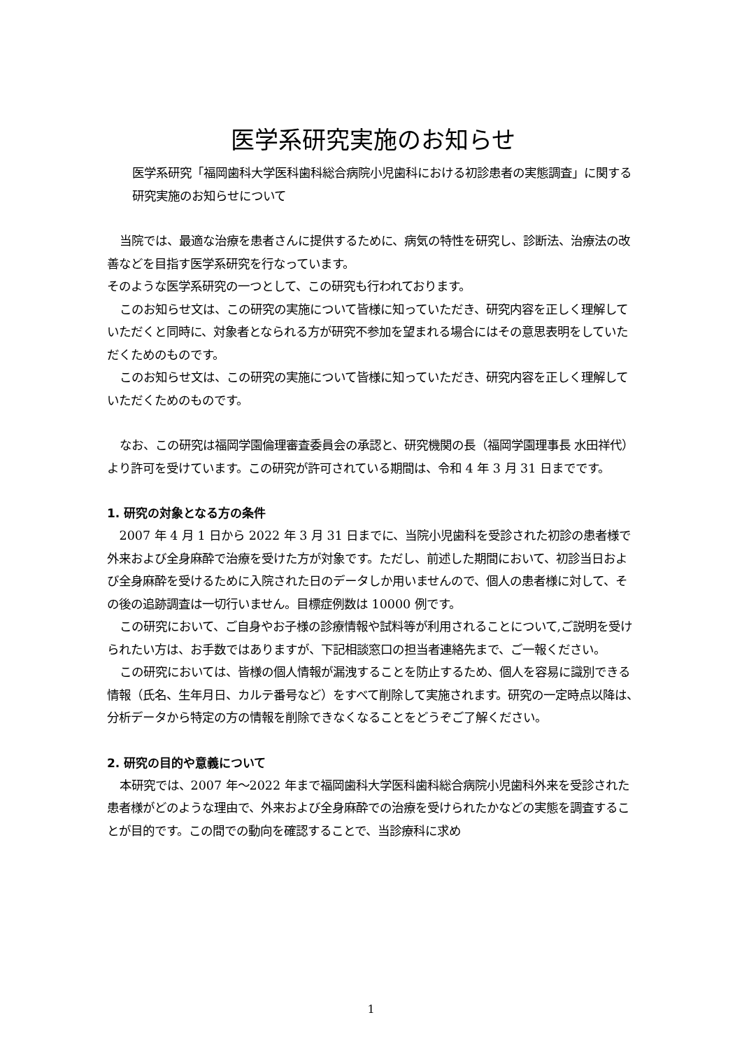医学系研究実施のお知らせ
医学系研究「福岡歯科大学医科歯科総合病院小児歯科における初診患者の実態調査」に関する研究実施のお知らせについて
当院では、最適な治療を患者さんに提供するために、病気の特性を研究し、診断法、治療法の改善などを目指す医学系研究を行なっています。
そのような医学系研究の一つとして、この研究も行われております。
このお知らせ文は、この研究の実施について皆様に知っていただき、研究内容を正しく理解していただくと同時に、対象者となられる方が研究不参加を望まれる場合にはその意思表明をしていただくためのものです。
このお知らせ文は、この研究の実施について皆様に知っていただき、研究内容を正しく理解していただくためのものです。
なお、この研究は福岡学園倫理審査委員会の承認と、研究機関の長（福岡学園理事長 水田祥代）より許可を受けています。この研究が許可されている期間は、令和 4 年 3 月 31 日までです。
1. 研究の対象となる方の条件
2007 年 4 月 1 日から 2022 年 3 月 31 日までに、当院小児歯科を受診された初診の患者様で外来および全身麻酔で治療を受けた方が対象です。ただし、前述した期間において、初診当日および全身麻酔を受けるために入院された日のデータしか用いませんので、個人の患者様に対して、その後の追跡調査は一切行いません。目標症例数は 10000 例です。
この研究において、ご自身やお子様の診療情報や試料等が利用されることについて,ご説明を受けられたい方は、お手数ではありますが、下記相談窓口の担当者連絡先まで、ご一報ください。
この研究においては、皆様の個人情報が漏洩することを防止するため、個人を容易に識別できる情報（氏名、生年月日、カルテ番号など）をすべて削除して実施されます。研究の一定時点以降は、分析データから特定の方の情報を削除できなくなることをどうぞご了解ください。
2. 研究の目的や意義について
本研究では、2007 年～2022 年まで福岡歯科大学医科歯科総合病院小児歯科外来を受診された患者様がどのような理由で、外来および全身麻酔での治療を受けられたかなどの実態を調査することが目的です。この間での動向を確認することで、当診療科に求め
1